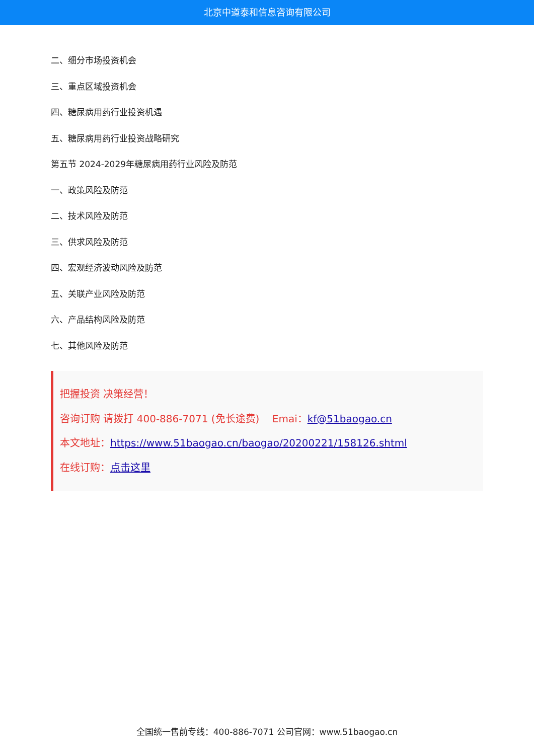北京中道泰和信息咨询有限公司
二、细分市场投资机会
三、重点区域投资机会
四、糖尿病用药行业投资机遇
五、糖尿病用药行业投资战略研究
第五节 2024-2029年糖尿病用药行业风险及防范
一、政策风险及防范
二、技术风险及防范
三、供求风险及防范
四、宏观经济波动风险及防范
五、关联产业风险及防范
六、产品结构风险及防范
七、其他风险及防范
把握投资 决策经营！
咨询订购 请拨打 400-886-7071 (免长途费) Emai：kf@51baogao.cn
本文地址：https://www.51baogao.cn/baogao/20200221/158126.shtml
在线订购：点击这里
全国统一售前专线：400-886-7071 公司官网：www.51baogao.cn